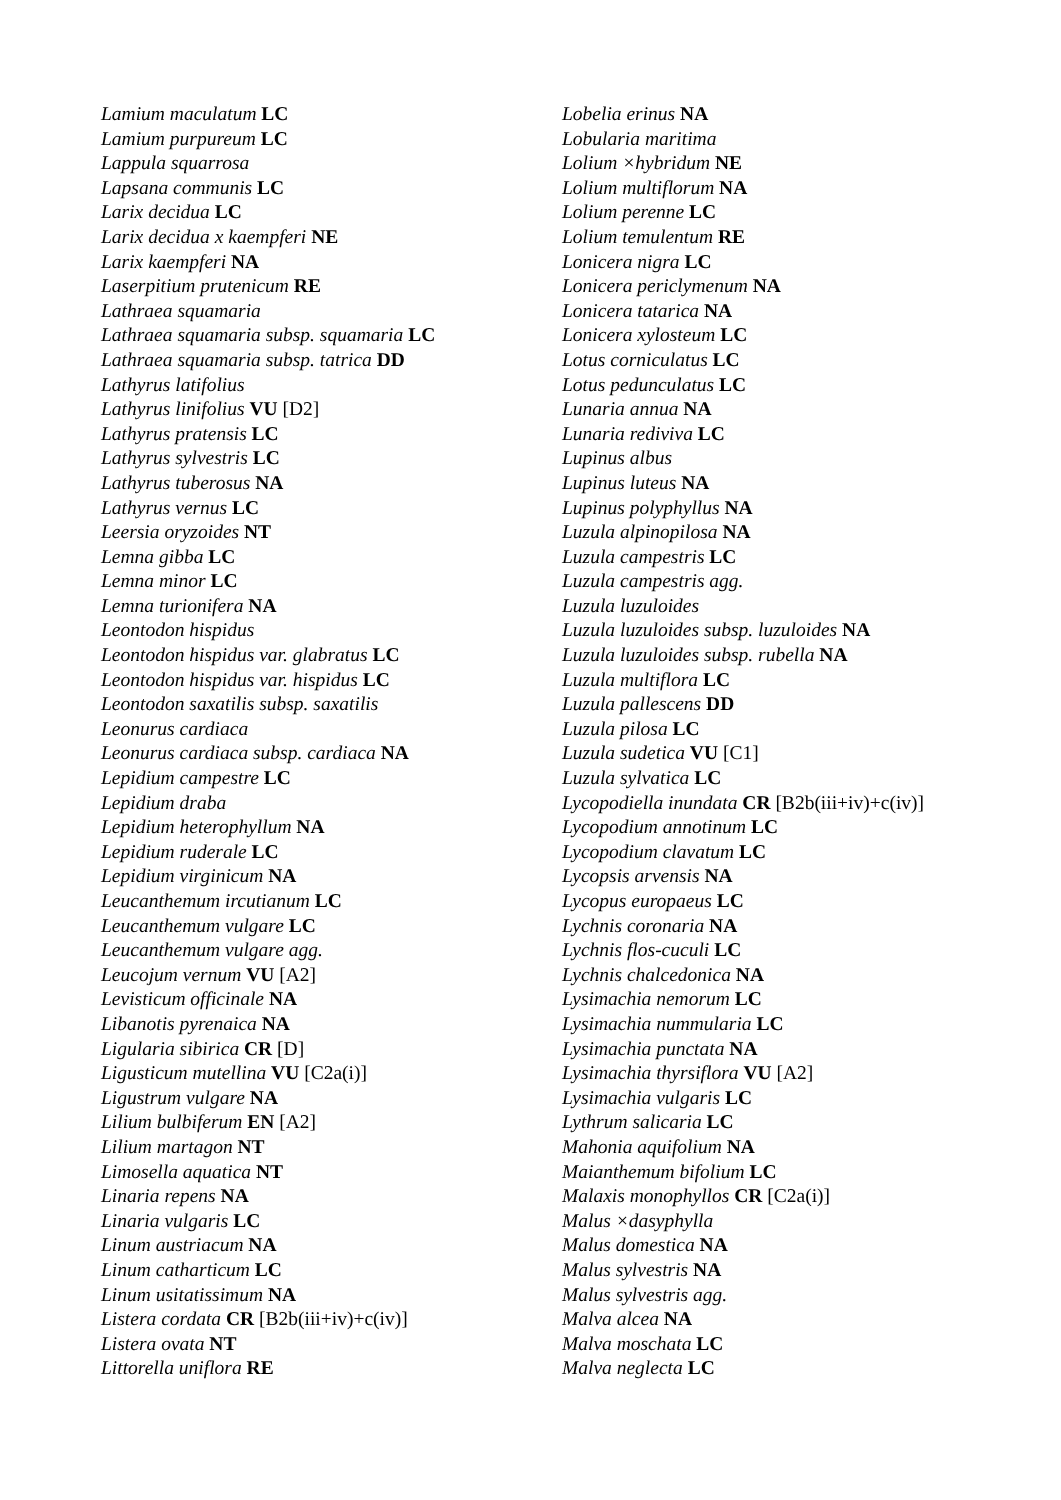Lamium maculatum LC
Lamium purpureum LC
Lappula squarrosa
Lapsana communis LC
Larix decidua LC
Larix decidua x kaempferi NE
Larix kaempferi NA
Laserpitium prutenicum RE
Lathraea squamaria
Lathraea squamaria subsp. squamaria LC
Lathraea squamaria subsp. tatrica DD
Lathyrus latifolius
Lathyrus linifolius VU [D2]
Lathyrus pratensis LC
Lathyrus sylvestris LC
Lathyrus tuberosus NA
Lathyrus vernus LC
Leersia oryzoides NT
Lemna gibba LC
Lemna minor LC
Lemna turionifera NA
Leontodon hispidus
Leontodon hispidus var. glabratus LC
Leontodon hispidus var. hispidus LC
Leontodon saxatilis subsp. saxatilis
Leonurus cardiaca
Leonurus cardiaca subsp. cardiaca NA
Lepidium campestre LC
Lepidium draba
Lepidium heterophyllum NA
Lepidium ruderale LC
Lepidium virginicum NA
Leucanthemum ircutianum LC
Leucanthemum vulgare LC
Leucanthemum vulgare agg.
Leucojum vernum VU [A2]
Levisticum officinale NA
Libanotis pyrenaica NA
Ligularia sibirica CR [D]
Ligusticum mutellina VU [C2a(i)]
Ligustrum vulgare NA
Lilium bulbiferum EN [A2]
Lilium martagon NT
Limosella aquatica NT
Linaria repens NA
Linaria vulgaris LC
Linum austriacum NA
Linum catharticum LC
Linum usitatissimum NA
Listera cordata CR [B2b(iii+iv)+c(iv)]
Listera ovata NT
Littorella uniflora RE
Lobelia erinus NA
Lobularia maritima
Lolium ×hybridum NE
Lolium multiflorum NA
Lolium perenne LC
Lolium temulentum RE
Lonicera nigra LC
Lonicera periclymenum NA
Lonicera tatarica NA
Lonicera xylosteum LC
Lotus corniculatus LC
Lotus pedunculatus LC
Lunaria annua NA
Lunaria rediviva LC
Lupinus albus
Lupinus luteus NA
Lupinus polyphyllus NA
Luzula alpinopilosa NA
Luzula campestris LC
Luzula campestris agg.
Luzula luzuloides
Luzula luzuloides subsp. luzuloides NA
Luzula luzuloides subsp. rubella NA
Luzula multiflora LC
Luzula pallescens DD
Luzula pilosa LC
Luzula sudetica VU [C1]
Luzula sylvatica LC
Lycopodiella inundata CR [B2b(iii+iv)+c(iv)]
Lycopodium annotinum LC
Lycopodium clavatum LC
Lycopsis arvensis NA
Lycopus europaeus LC
Lychnis coronaria NA
Lychnis flos-cuculi LC
Lychnis chalcedonica NA
Lysimachia nemorum LC
Lysimachia nummularia LC
Lysimachia punctata NA
Lysimachia thyrsiflora VU [A2]
Lysimachia vulgaris LC
Lythrum salicaria LC
Mahonia aquifolium NA
Maianthemum bifolium LC
Malaxis monophyllos CR [C2a(i)]
Malus ×dasyphylla
Malus domestica NA
Malus sylvestris NA
Malus sylvestris agg.
Malva alcea NA
Malva moschata LC
Malva neglecta LC